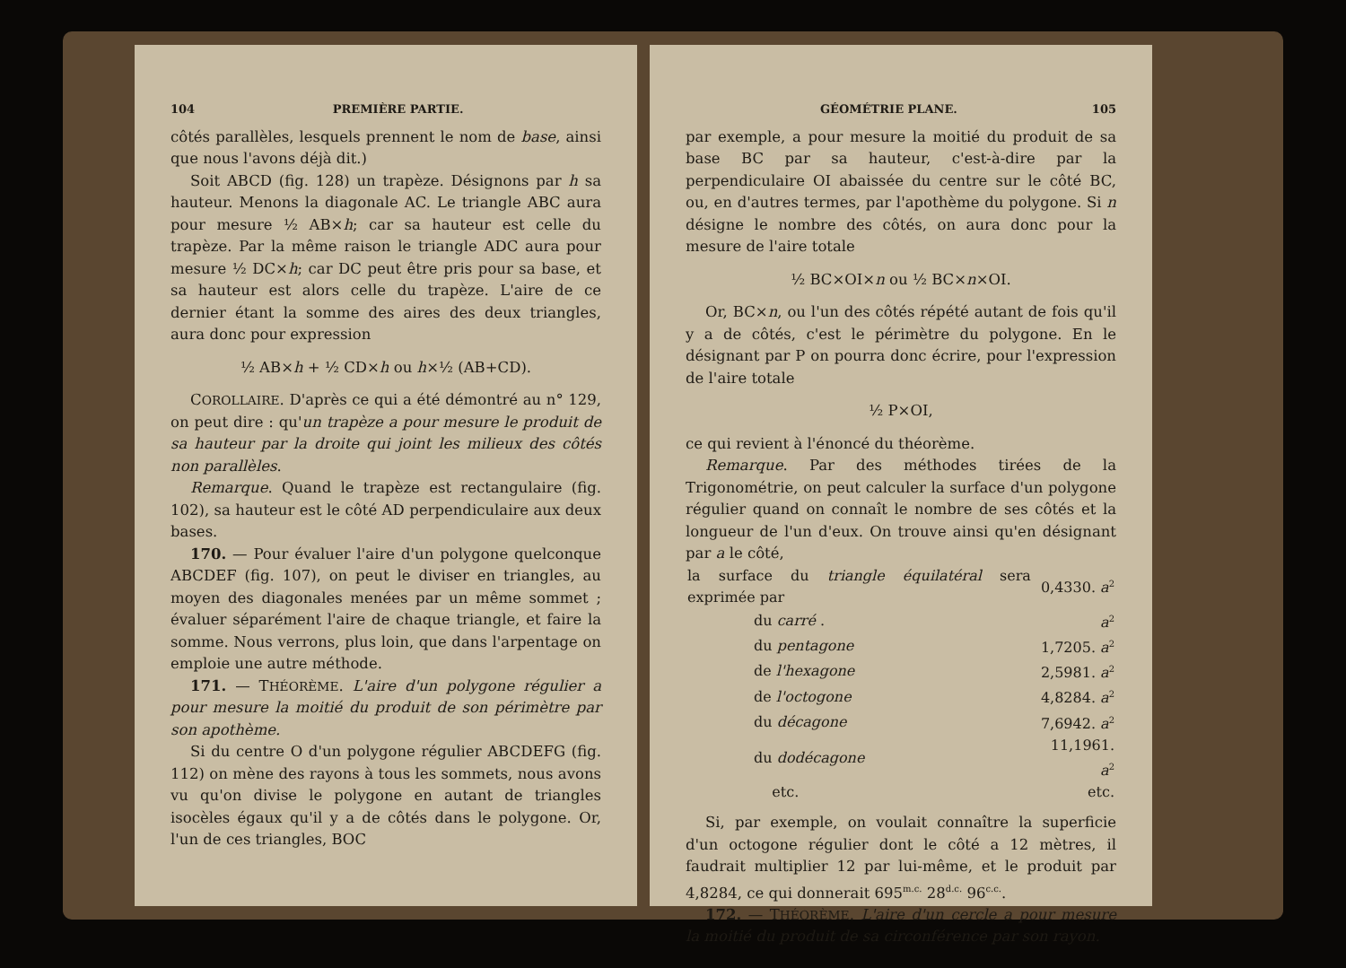104 PREMIÈRE PARTIE.
côtés parallèles, lesquels prennent le nom de base, ainsi que nous l'avons déjà dit.)
Soit ABCD (fig. 128) un trapèze. Désignons par h sa hauteur. Menons la diagonale AC. Le triangle ABC aura pour mesure ½ AB×h; car sa hauteur est celle du trapèze. Par la même raison le triangle ADC aura pour mesure ½ DC×h; car DC peut être pris pour sa base, et sa hauteur est alors celle du trapèze. L'aire de ce dernier étant la somme des aires des deux triangles, aura donc pour expression
½ AB×h + ½ CD×h ou h×½ (AB+CD).
COROLLAIRE. D'après ce qui a été démontré au n° 129, on peut dire : qu'un trapèze a pour mesure le produit de sa hauteur par la droite qui joint les milieux des côtés non parallèles.
Remarque. Quand le trapèze est rectangulaire (fig. 102), sa hauteur est le côté AD perpendiculaire aux deux bases.
170. — Pour évaluer l'aire d'un polygone quelconque ABCDEF (fig. 107), on peut le diviser en triangles, au moyen des diagonales menées par un même sommet ; évaluer séparément l'aire de chaque triangle, et faire la somme. Nous verrons, plus loin, que dans l'arpentage on emploie une autre méthode.
171. — THÉORÈME. L'aire d'un polygone régulier a pour mesure la moitié du produit de son périmètre par son apothème.
Si du centre O d'un polygone régulier ABCDEFG (fig. 112) on mène des rayons à tous les sommets, nous avons vu qu'on divise le polygone en autant de triangles isocèles égaux qu'il y a de côtés dans le polygone. Or, l'un de ces triangles, BOC
GÉOMÉTRIE PLANE. 105
par exemple, a pour mesure la moitié du produit de sa base BC par sa hauteur, c'est-à-dire par la perpendiculaire OI abaissée du centre sur le côté BC, ou, en d'autres termes, par l'apothème du polygone. Si n désigne le nombre des côtés, on aura donc pour la mesure de l'aire totale
½ BC×OI×n ou ½ BC×n×OI.
Or, BC×n, ou l'un des côtés répété autant de fois qu'il y a de côtés, c'est le périmètre du polygone. En le désignant par P on pourra donc écrire, pour l'expression de l'aire totale
½ P×OI,
ce qui revient à l'énoncé du théorème.
Remarque. Par des méthodes tirées de la Trigonométrie, on peut calculer la surface d'un polygone régulier quand on connaît le nombre de ses côtés et la longueur de l'un d'eux. On trouve ainsi qu'en désignant par a le côté,
| la surface du triangle équilatéral sera exprimée par | | 0,4330. a<sup>2</sup> |
| | du carré . | a<sup>2</sup> |
| | du pentagone | 1,7205. a<sup>2</sup> |
| | de l'hexagone | 2,5981. a<sup>2</sup> |
| | de l'octogone | 4,8284. a<sup>2</sup> |
| | du décagone | 7,6942. a<sup>2</sup> |
| | du dodécagone | 11,1961. a<sup>2</sup> |
| | etc. | etc. |
Si, par exemple, on voulait connaître la superficie d'un octogone régulier dont le côté a 12 mètres, il faudrait multiplier 12 par lui-même, et le produit par 4,8284, ce qui donnerait 695<sup>m.c.</sup> 28<sup>d.c.</sup> 96<sup>c.c.</sup>.
172. — THÉORÈME. L'aire d'un cercle a pour mesure la moitié du produit de sa circonférence par son rayon.